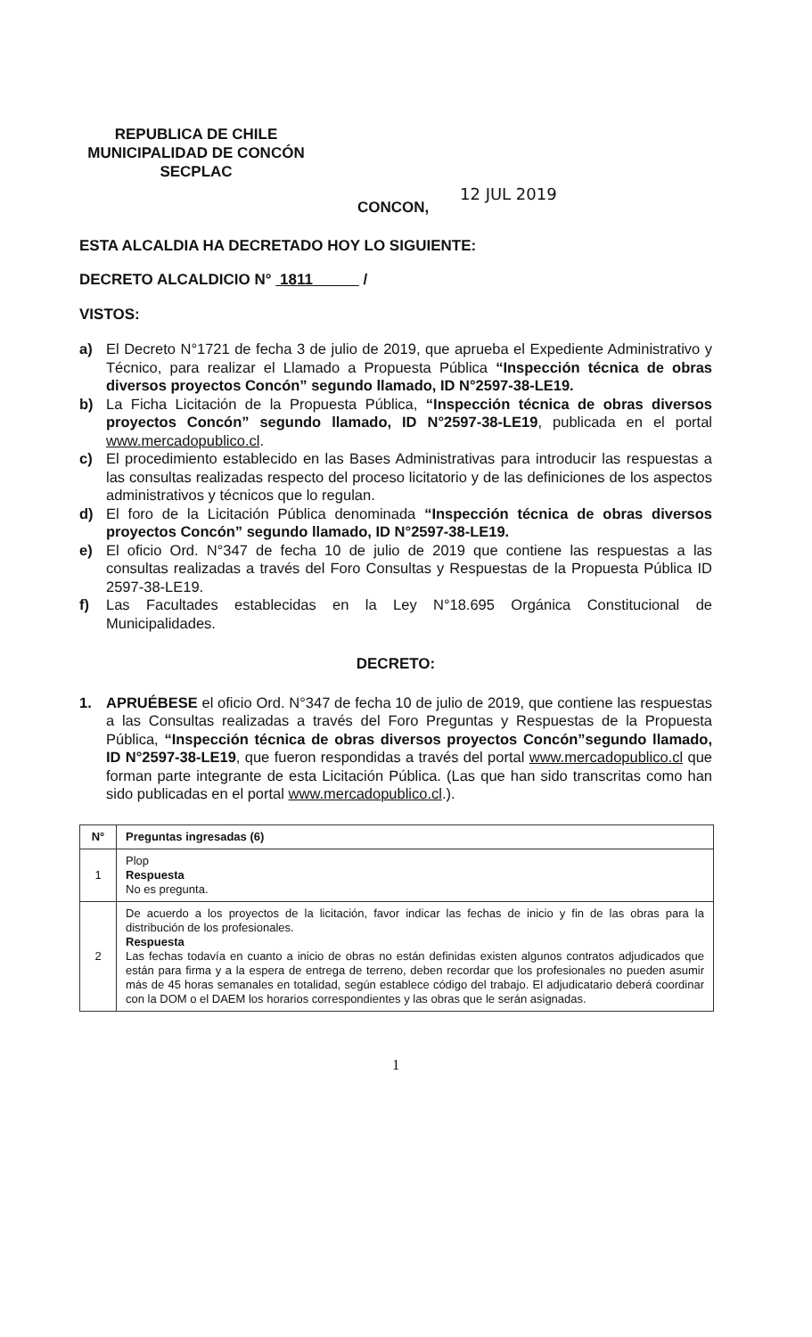REPUBLICA DE CHILE
MUNICIPALIDAD DE CONCÓN
SECPLAC
CONCON, 12 JUL 2019
ESTA ALCALDIA HA DECRETADO HOY LO SIGUIENTE:
DECRETO ALCALDICIO N° 1811 /
VISTOS:
a) El Decreto N°1721 de fecha 3 de julio de 2019, que aprueba el Expediente Administrativo y Técnico, para realizar el Llamado a Propuesta Pública “Inspección técnica de obras diversos proyectos Concón” segundo llamado, ID N°2597-38-LE19.
b) La Ficha Licitación de la Propuesta Pública, “Inspección técnica de obras diversos proyectos Concón” segundo llamado, ID N°2597-38-LE19, publicada en el portal www.mercadopublico.cl.
c) El procedimiento establecido en las Bases Administrativas para introducir las respuestas a las consultas realizadas respecto del proceso licitatorio y de las definiciones de los aspectos administrativos y técnicos que lo regulan.
d) El foro de la Licitación Pública denominada “Inspección técnica de obras diversos proyectos Concón” segundo llamado, ID N°2597-38-LE19.
e) El oficio Ord. N°347 de fecha 10 de julio de 2019 que contiene las respuestas a las consultas realizadas a través del Foro Consultas y Respuestas de la Propuesta Pública ID 2597-38-LE19.
f) Las Facultades establecidas en la Ley N°18.695 Orgánica Constitucional de Municipalidades.
DECRETO:
1. APRUÉBESE el oficio Ord. N°347 de fecha 10 de julio de 2019, que contiene las respuestas a las Consultas realizadas a través del Foro Preguntas y Respuestas de la Propuesta Pública, “Inspección técnica de obras diversos proyectos Concón”segundo llamado, ID N°2597-38-LE19, que fueron respondidas a través del portal www.mercadopublico.cl que forman parte integrante de esta Licitación Pública. (Las que han sido transcritas como han sido publicadas en el portal www.mercadopublico.cl.).
| N° | Preguntas ingresadas (6) |
| --- | --- |
| 1 | Plop Respuesta No es pregunta. |
| 2 | De acuerdo a los proyectos de la licitación, favor indicar las fechas de inicio y fin de las obras para la distribución de los profesionales. Respuesta Las fechas todavía en cuanto a inicio de obras no están definidas existen algunos contratos adjudicados que están para firma y a la espera de entrega de terreno, deben recordar que los profesionales no pueden asumir más de 45 horas semanales en totalidad, según establece código del trabajo. El adjudicatario deberá coordinar con la DOM o el DAEM los horarios correspondientes y las obras que le serán asignadas. |
1